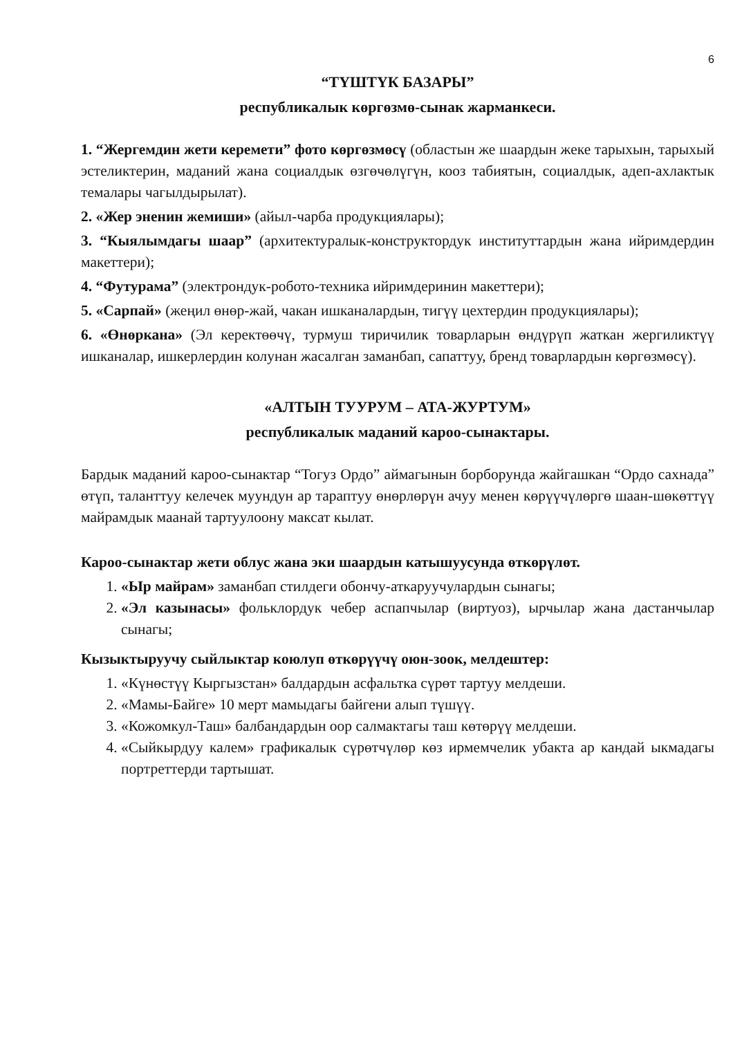6
“ТҮШТҮК БАЗАРЫ”
республикалык көргөзмө-сынак жарманкеси.
1. “Жергемдин жети керемети” фото көргөзмөсү (областын же шаардын жеке тарыхын, тарыхый эстеликтерин, маданий жана социалдык өзгөчөлүгүн, кооз табиятын, социалдык, адеп-ахлактык темалары чагылдырылат).
2. «Жер эненин жемиши» (айыл-чарба продукциялары);
3. “Кыялымдагы шаар” (архитектуралык-конструктордук институттардын жана ийримдердин макеттери);
4. “Футурама” (электрондук-робото-техника ийримдеринин макеттери);
5. «Сарпай» (жеңил өнөр-жай, чакан ишканалардын, тигүү цехтердин продукциялары);
6. «Өнөркана» (Эл керектөөчү, турмуш тиричилик товарларын өндүрүп жаткан жергиликтүү ишканалар, ишкерлердин колунан жасалган заманбап, сапаттуу, бренд товарлардын көргөзмөсү).
«АЛТЫН ТУУРУМ – АТА-ЖУРТУМ»
республикалык маданий кароо-сынактары.
Бардык маданий кароо-сынактар “Тогуз Ордо” аймагынын борборунда жайгашкан “Ордо сахнада” өтүп, таланттуу келечек муундун ар тараптуу өнөрлөрүн ачуу менен көрүүчүлөргө шаан-шөкөттүү майрамдык маанай тартуулоону максат кылат.
Кароо-сынактар жети облус жана эки шаардын катышуусунда өткөрүлөт.
1. «Ыр майрам» заманбап стилдеги обончу-аткаруучулардын сынагы;
2. «Эл казынасы» фольклордук чебер аспапчылар (виртуоз), ырчылар жана дастанчылар сынагы;
Кызыктыруучу сыйлыктар коюлуп өткөрүүчү оюн-зоок, мелдештер:
1. «Күнөстүү Кыргызстан» балдардын асфальтка сүрөт тартуу мелдеши.
2. «Мамы-Байге» 10 мерт мамыдагы байгени алып түшүү.
3. «Кожомкул-Таш» балбандардын оор салмактагы таш көтөрүү мелдеши.
4. «Сыйкырдуу калем» графикалык сүрөтчүлөр көз ирмемчелик убакта ар кандай ыкмадагы портреттерди тартышат.